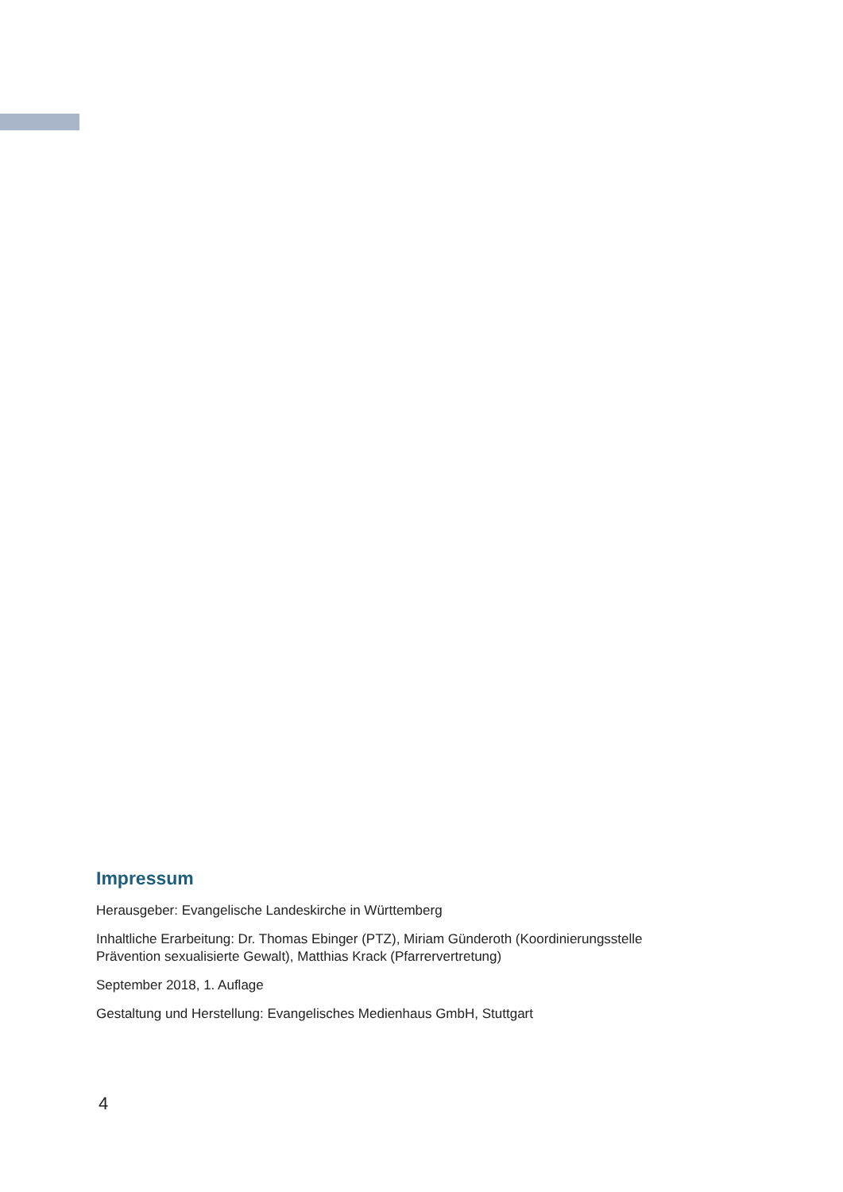Impressum
Herausgeber: Evangelische Landeskirche in Württemberg
Inhaltliche Erarbeitung: Dr. Thomas Ebinger (PTZ), Miriam Günderoth (Koordinierungsstelle
Prävention sexualisierte Gewalt), Matthias Krack (Pfarrervertretung)
September 2018, 1. Auflage
Gestaltung und Herstellung: Evangelisches Medienhaus GmbH, Stuttgart
4